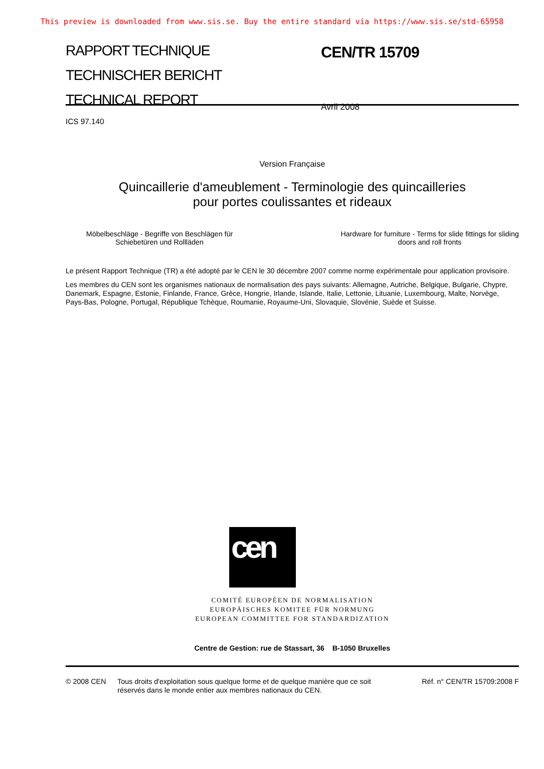This preview is downloaded from www.sis.se. Buy the entire standard via https://www.sis.se/std-65958
RAPPORT TECHNIQUE
TECHNISCHER BERICHT
TECHNICAL REPORT
CEN/TR 15709
Avril 2008
ICS 97.140
Version Française
Quincaillerie d'ameublement - Terminologie des quincailleries
pour portes coulissantes et rideaux
Möbelbeschläge - Begriffe von Beschlägen für
Schiebetüren und Rollläden
Hardware for furniture - Terms for slide fittings for sliding
doors and roll fronts
Le présent Rapport Technique (TR) a été adopté par le CEN le 30 décembre 2007 comme norme expérimentale pour application provisoire.
Les membres du CEN sont les organismes nationaux de normalisation des pays suivants: Allemagne, Autriche, Belgique, Bulgarie, Chypre, Danemark, Espagne, Estonie, Finlande, France, Grèce, Hongrie, Irlande, Islande, Italie, Lettonie, Lituanie, Luxembourg, Malte, Norvège, Pays-Bas, Pologne, Portugal, République Tchèque, Roumanie, Royaume-Uni, Slovaquie, Slovénie, Suède et Suisse.
cen
COMITÉ EUROPÉEN DE NORMALISATION
EUROPÄISCHES KOMITEE FÜR NORMUNG
EUROPEAN COMMITTEE FOR STANDARDIZATION
Centre de Gestion: rue de Stassart, 36 B-1050 Bruxelles
© 2008 CEN Tous droits d'exploitation sous quelque forme et de quelque manière que ce soit réservés dans le monde entier aux membres nationaux du CEN.
Réf. n° CEN/TR 15709:2008 F